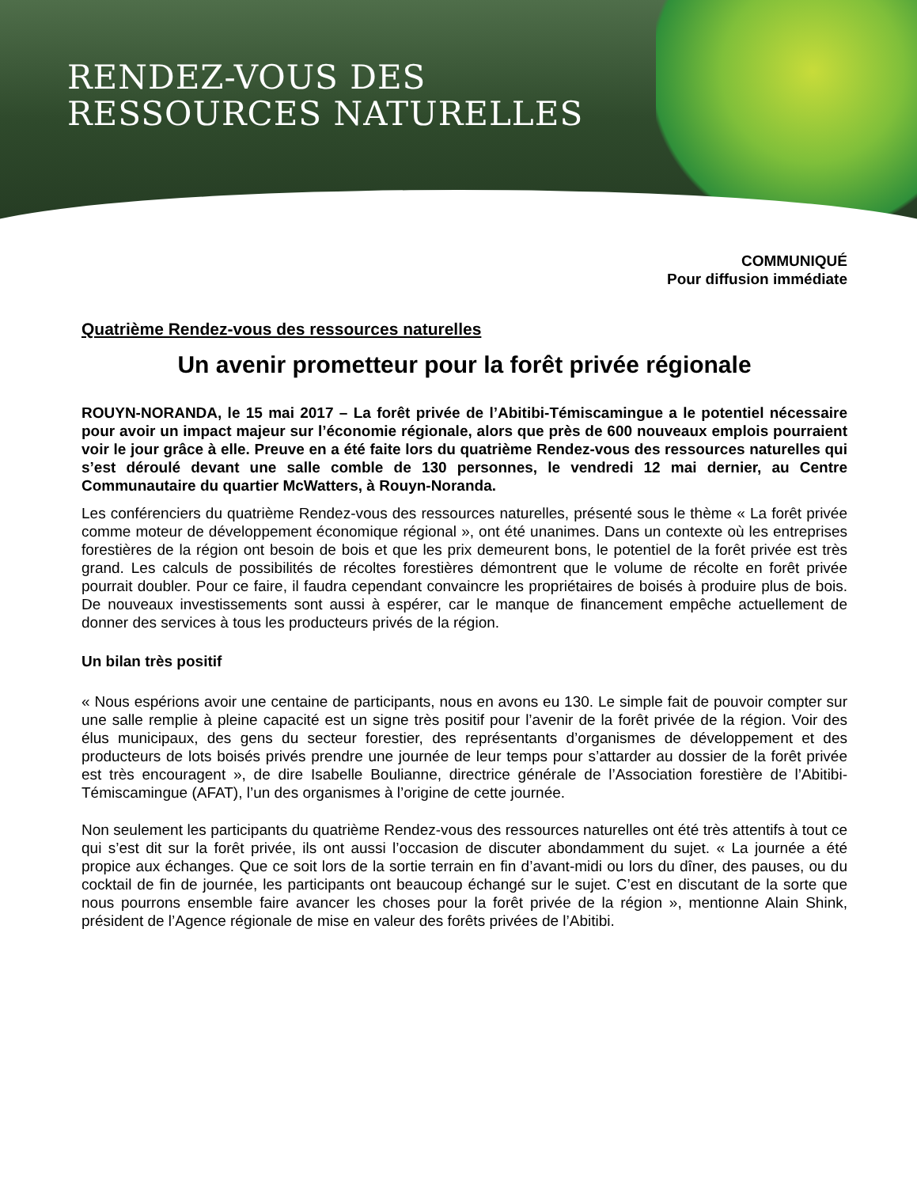RENDEZ-VOUS DES
RESSOURCES NATURELLES
COMMUNIQUÉ
Pour diffusion immédiate
Quatrième Rendez-vous des ressources naturelles
Un avenir prometteur pour la forêt privée régionale
ROUYN-NORANDA, le 15 mai 2017 – La forêt privée de l’Abitibi-Témiscamingue a le potentiel nécessaire pour avoir un impact majeur sur l’économie régionale, alors que près de 600 nouveaux emplois pourraient voir le jour grâce à elle. Preuve en a été faite lors du quatrième Rendez-vous des ressources naturelles qui s’est déroulé devant une salle comble de 130 personnes, le vendredi 12 mai dernier, au Centre Communautaire du quartier McWatters, à Rouyn-Noranda.
Les conférenciers du quatrième Rendez-vous des ressources naturelles, présenté sous le thème « La forêt privée comme moteur de développement économique régional », ont été unanimes. Dans un contexte où les entreprises forestières de la région ont besoin de bois et que les prix demeurent bons, le potentiel de la forêt privée est très grand. Les calculs de possibilités de récoltes forestières démontrent que le volume de récolte en forêt privée pourrait doubler. Pour ce faire, il faudra cependant convaincre les propriétaires de boisés à produire plus de bois. De nouveaux investissements sont aussi à espérer, car le manque de financement empêche actuellement de donner des services à tous les producteurs privés de la région.
Un bilan très positif
« Nous espérions avoir une centaine de participants, nous en avons eu 130. Le simple fait de pouvoir compter sur une salle remplie à pleine capacité est un signe très positif pour l’avenir de la forêt privée de la région. Voir des élus municipaux, des gens du secteur forestier, des représentants d’organismes de développement et des producteurs de lots boisés privés prendre une journée de leur temps pour s’attarder au dossier de la forêt privée est très encouragent », de dire Isabelle Boulianne, directrice générale de l’Association forestière de l’Abitibi-Témiscamingue (AFAT), l’un des organismes à l’origine de cette journée.
Non seulement les participants du quatrième Rendez-vous des ressources naturelles ont été très attentifs à tout ce qui s’est dit sur la forêt privée, ils ont aussi l’occasion de discuter abondamment du sujet. « La journée a été propice aux échanges. Que ce soit lors de la sortie terrain en fin d’avant-midi ou lors du dîner, des pauses, ou du cocktail de fin de journée, les participants ont beaucoup échangé sur le sujet. C’est en discutant de la sorte que nous pourrons ensemble faire avancer les choses pour la forêt privée de la région », mentionne Alain Shink, président de l’Agence régionale de mise en valeur des forêts privées de l’Abitibi.